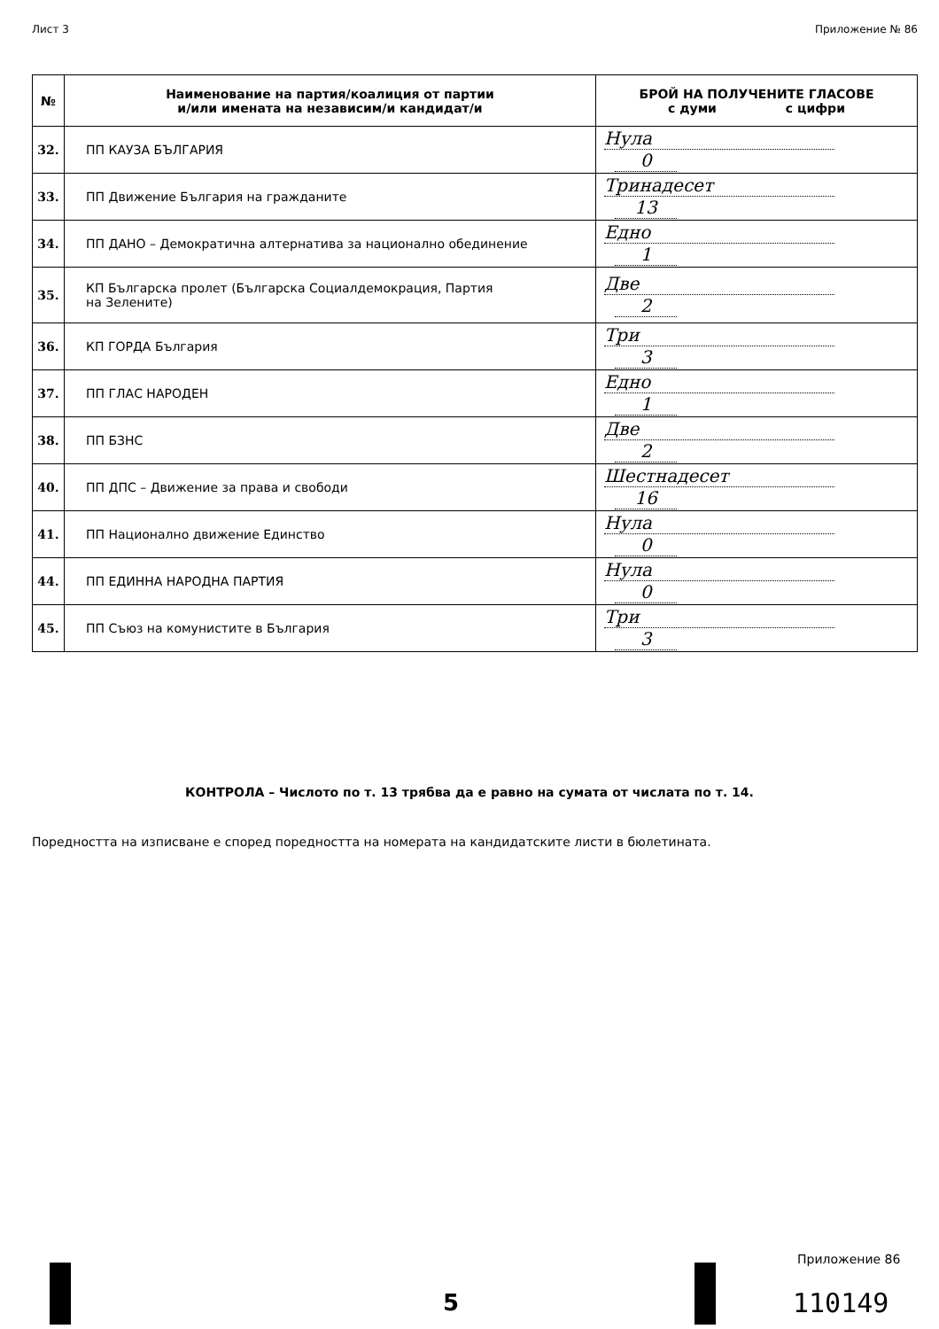Лист 3 Приложение № 86
| № | Наименование на партия/коалиция от партии и/или имената на независим/и кандидат/и | БРОЙ НА ПОЛУЧЕНИТЕ ГЛАСОВЕ с думи с цифри |
| --- | --- | --- |
| 32. | ПП КАУЗА БЪЛГАРИЯ | Нула 0 |
| 33. | ПП Движение България на гражданите | Тринадесет 13 |
| 34. | ПП ДАНО – Демократична алтернатива за национално обединение | Едно 1 |
| 35. | КП Българска пролет (Българска Социалдемокрация, Партия на Зелените) | Две 2 |
| 36. | КП ГОРДА България | Три 3 |
| 37. | ПП ГЛАС НАРОДЕН | Едно 1 |
| 38. | ПП БЗНС | Две 2 |
| 40. | ПП ДПС – Движение за права и свободи | Шестнадесет 16 |
| 41. | ПП Национално движение Единство | Нула 0 |
| 44. | ПП ЕДИННА НАРОДНА ПАРТИЯ | Нула 0 |
| 45. | ПП Съюз на комунистите в България | Три 3 |
КОНТРОЛА – Числото по т. 13 трябва да е равно на сумата от числата по т. 14.
Поредността на изписване е според поредността на номерата на кандидатските листи в бюлетината.
5
Приложение 86
110149